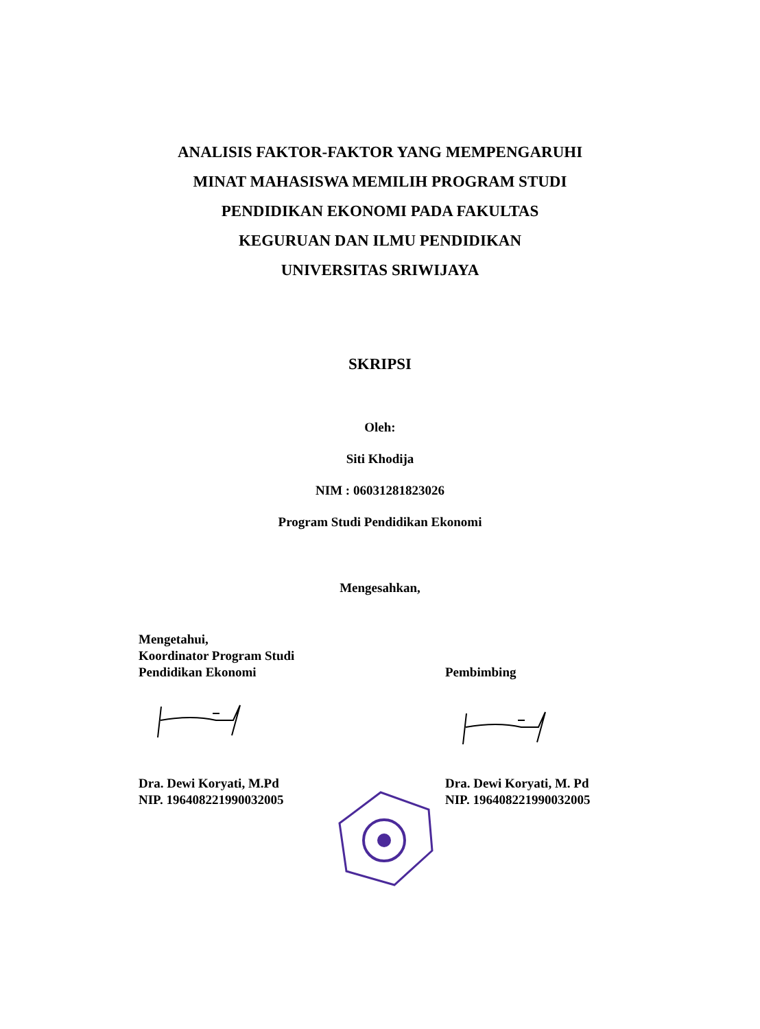ANALISIS FAKTOR-FAKTOR YANG MEMPENGARUHI
MINAT MAHASISWA MEMILIH PROGRAM STUDI
PENDIDIKAN EKONOMI PADA FAKULTAS
KEGURUAN DAN ILMU PENDIDIKAN
UNIVERSITAS SRIWIJAYA
SKRIPSI
Oleh:
Siti Khodija
NIM : 06031281823026
Program Studi Pendidikan Ekonomi
Mengesahkan,
Mengetahui,
Koordinator Program Studi
Pendidikan Ekonomi
Pembimbing
Dra. Dewi Koryati, M.Pd
NIP. 196408221990032005
Dra. Dewi Koryati, M. Pd
NIP. 196408221990032005